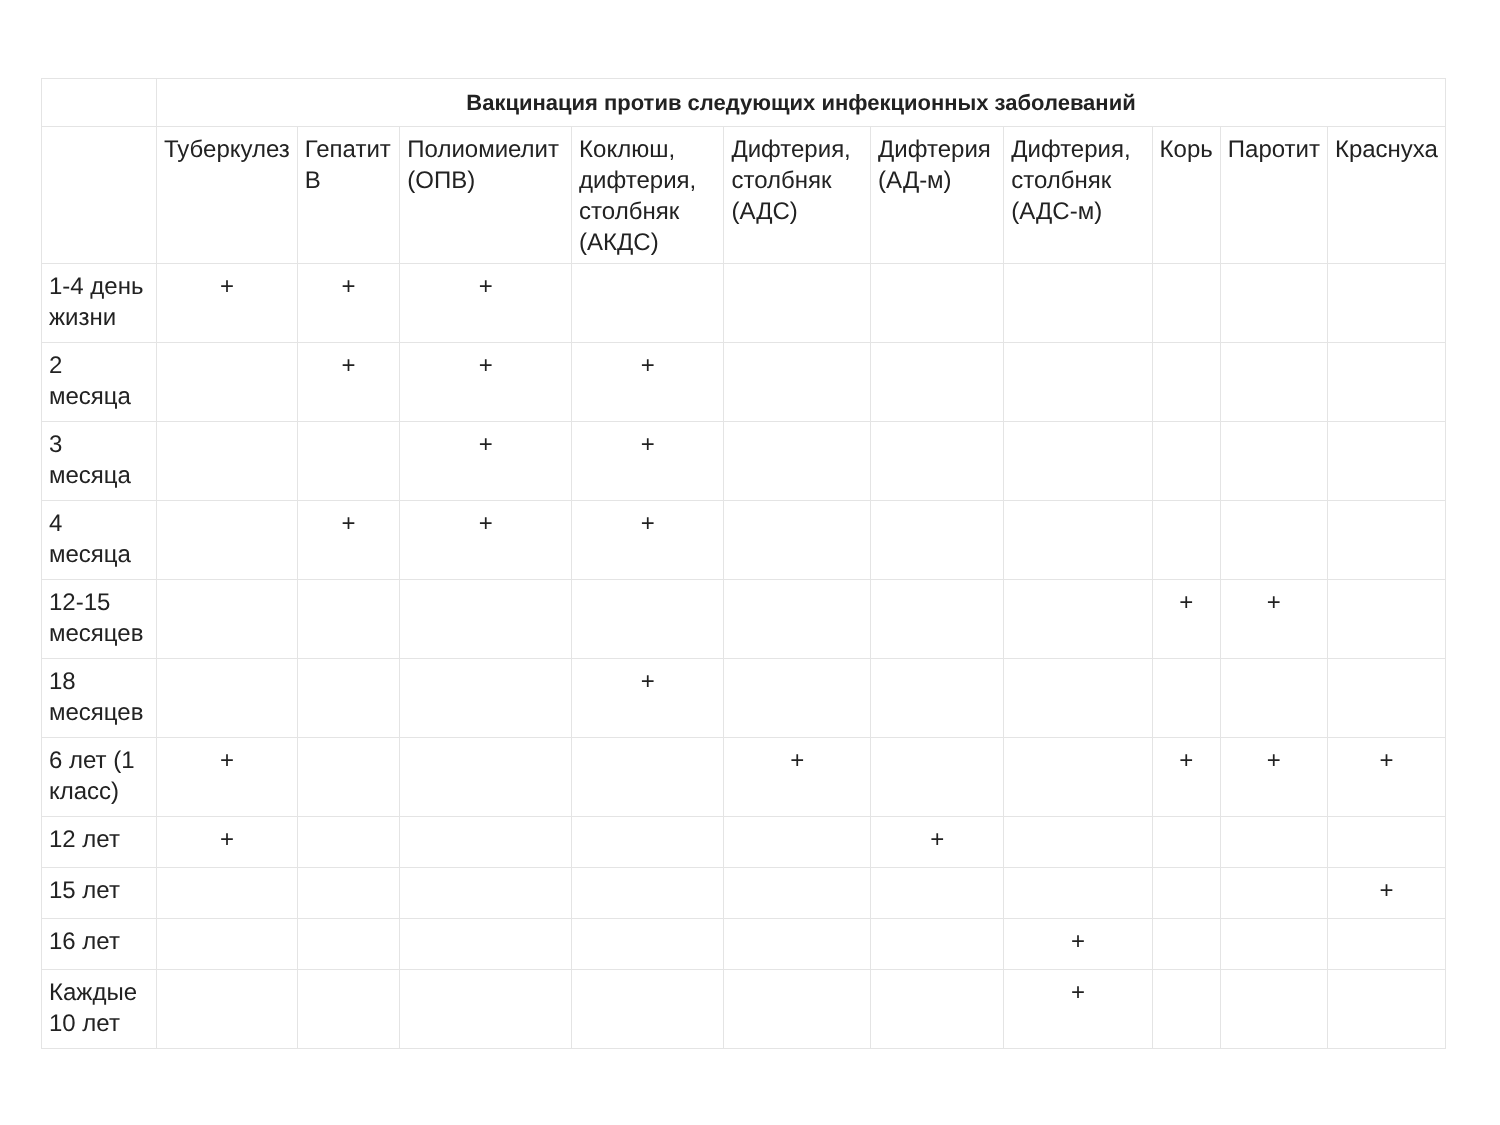| | Вакцинация против следующих инфекционных заболеваний | | | | | | | | | |
| --- | --- | --- | --- | --- | --- | --- | --- | --- | --- | --- |
| | Туберкулез | Гепатит В | Полиомиелит (ОПВ) | Коклюш, дифтерия, столбняк (АКДС) | Дифтерия, столбняк (АДС) | Дифтерия (АД-м) | Дифтерия, столбняк (АДС-м) | Корь | Паротит | Краснуха |
| 1-4 день жизни | + | + | + | | | | | | | |
| 2 месяца | | + | + | + | | | | | | |
| 3 месяца | | | + | + | | | | | | |
| 4 месяца | | + | + | + | | | | | | |
| 12-15 месяцев | | | | | | | | + | + | |
| 18 месяцев | | | | + | | | | | | |
| 6 лет (1 класс) | + | | | | + | | | + | + | + |
| 12 лет | + | | | | | + | | | | |
| 15 лет | | | | | | | | | | + |
| 16 лет | | | | | | | + | | | |
| Каждые 10 лет | | | | | | | + | | | |